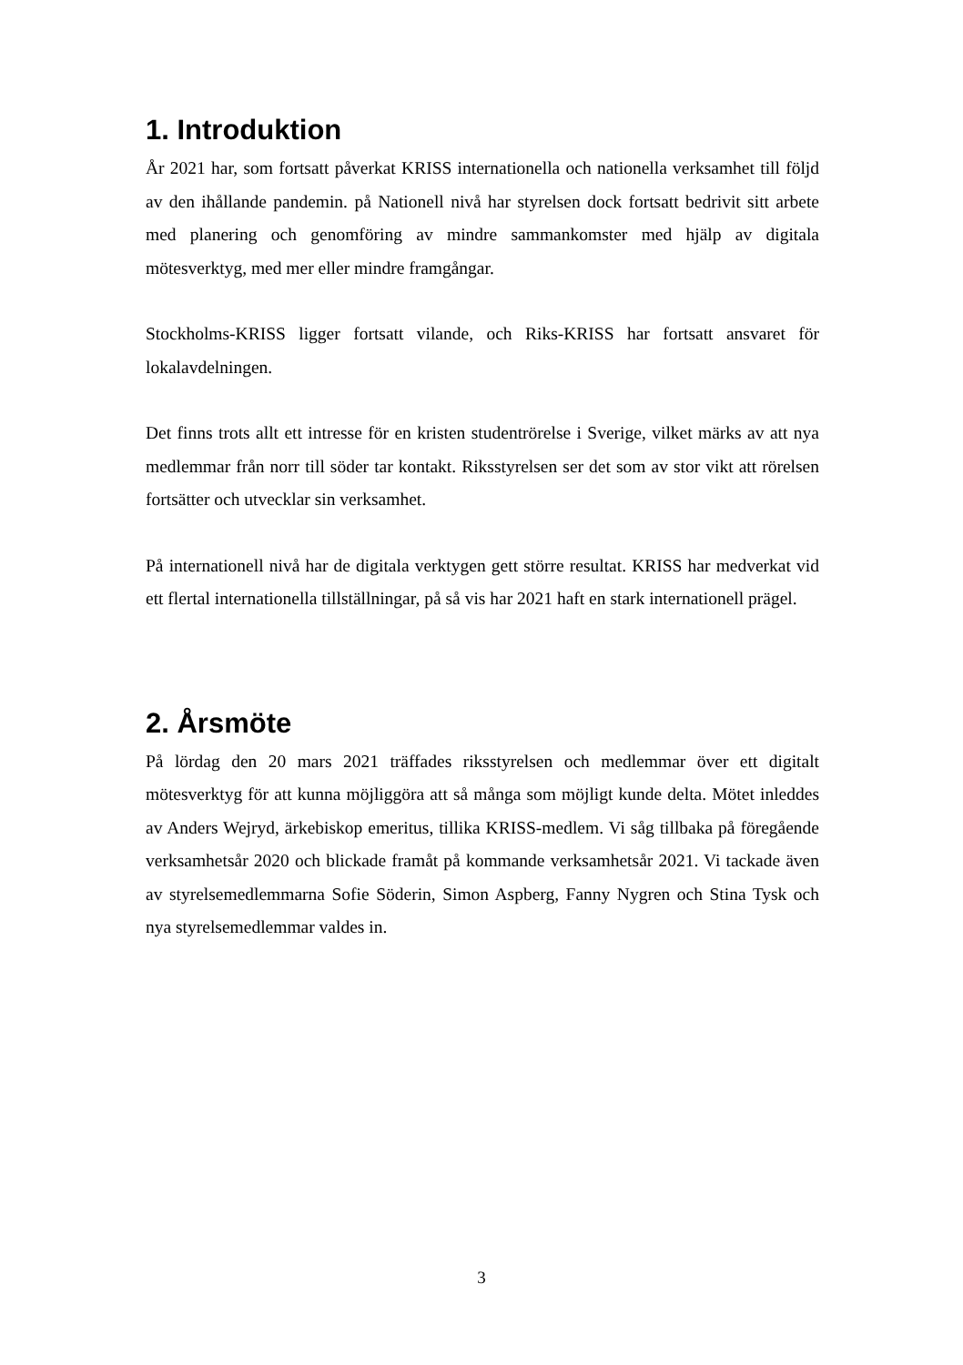1. Introduktion
År 2021 har, som fortsatt påverkat KRISS internationella och nationella verksamhet till följd av den ihållande pandemin. på Nationell nivå har styrelsen dock fortsatt bedrivit sitt arbete med planering och genomföring av mindre sammankomster med hjälp av digitala mötesverktyg, med mer eller mindre framgångar.
Stockholms-KRISS ligger fortsatt vilande, och Riks-KRISS har fortsatt ansvaret för lokalavdelningen.
Det finns trots allt ett intresse för en kristen studentrörelse i Sverige, vilket märks av att nya medlemmar från norr till söder tar kontakt. Riksstyrelsen ser det som av stor vikt att rörelsen fortsätter och utvecklar sin verksamhet.
På internationell nivå har de digitala verktygen gett större resultat. KRISS har medverkat vid ett flertal internationella tillställningar, på så vis har 2021 haft en stark internationell prägel.
2. Årsmöte
På lördag den 20 mars 2021 träffades riksstyrelsen och medlemmar över ett digitalt mötesverktyg för att kunna möjliggöra att så många som möjligt kunde delta. Mötet inleddes av Anders Wejryd, ärkebiskop emeritus, tillika KRISS-medlem. Vi såg tillbaka på föregående verksamhetsår 2020 och blickade framåt på kommande verksamhetsår 2021. Vi tackade även av styrelsemedlemmarna Sofie Söderin, Simon Aspberg, Fanny Nygren och Stina Tysk och nya styrelsemedlemmar valdes in.
3